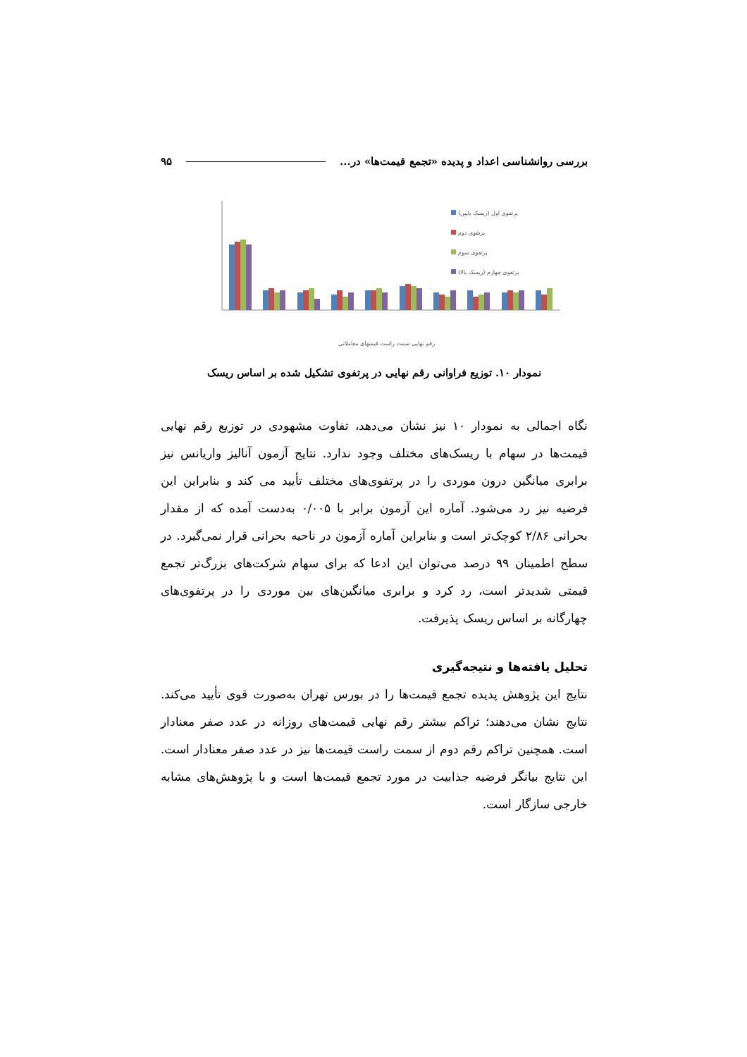بررسی روانشناسی اعداد و پدیده «تجمع قیمت‌ها» در... ۹۵
پرتفوی اول (ریسک پایین)
پرتفوی دوم
پرتفوی سوم
پرتفوی چهارم (ریسک بالا)
رقم نهایی سمت راست قیمتهای معاملاتی
نمودار ۱۰. توزیع فراوانی رقم نهایی در پرتفوی تشکیل شده بر اساس ریسک
نگاه اجمالی به نمودار ۱۰ نیز نشان می‌دهد، تفاوت مشهودی در توزیع رقم نهایی قیمت‌ها در سهام با ریسک‌های مختلف وجود ندارد. نتایج آزمون آنالیز واریانس نیز برابری میانگین درون موردی را در پرتفوی‌های مختلف تأیید می کند و بنابراین این فرضیه نیز رد می‌شود. آماره این آزمون برابر با ۰/۰۰۵ به‌دست آمده که از مقدار بحرانی ۲/۸۶ کوچک‌تر است و بنابراین آماره آزمون در ناحیه بحرانی قرار نمی‌گیرد. در سطح اطمینان ۹۹ درصد می‌توان این ادعا که برای سهام شرکت‌های بزرگ‌تر تجمع قیمتی شدیدتر است، رد کرد و برابری میانگین‌های بین موردی را در پرتفوی‌های چهارگانه بر اساس ریسک پذیرفت.
تحلیل یافته‌ها و نتیجه‌گیری
نتایج این پژوهش پدیده تجمع قیمت‌ها را در بورس تهران به‌صورت قوی تأیید می‌کند. نتایج نشان می‌دهند؛ تراکم بیشتر رقم نهایی قیمت‌های روزانه در عدد صفر معنادار است. همچنین تراکم رقم دوم از سمت راست قیمت‌ها نیز در عدد صفر معنادار است. این نتایج بیانگر فرضیه جذابیت در مورد تجمع قیمت‌ها است و با پژوهش‌های مشابه خارجی سازگار است.